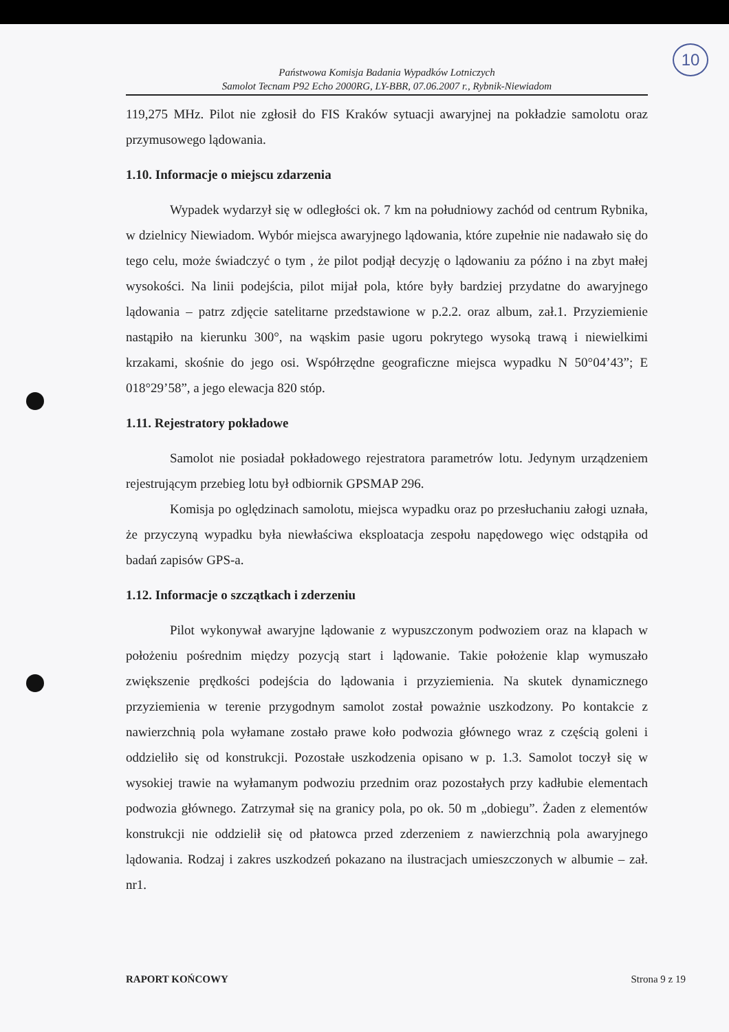10
Państwowa Komisja Badania Wypadków Lotniczych
Samolot Tecnam P92 Echo 2000RG, LY-BBR, 07.06.2007 r., Rybnik-Niewiadom
119,275 MHz. Pilot nie zgłosił do FIS Kraków sytuacji awaryjnej na pokładzie samolotu oraz przymusowego lądowania.
1.10. Informacje o miejscu zdarzenia
Wypadek wydarzył się w odległości ok. 7 km na południowy zachód od centrum Rybnika, w dzielnicy Niewiadom. Wybór miejsca awaryjnego lądowania, które zupełnie nie nadawało się do tego celu, może świadczyć o tym , że pilot podjął decyzję o lądowaniu za późno i na zbyt małej wysokości. Na linii podejścia, pilot mijał pola, które były bardziej przydatne do awaryjnego lądowania – patrz zdjęcie satelitarne przedstawione w p.2.2. oraz album, zał.1. Przyziemienie nastąpiło na kierunku 300°, na wąskim pasie ugoru pokrytego wysoką trawą i niewielkimi krzakami, skośnie do jego osi. Współrzędne geograficzne miejsca wypadku N 50°04’43”; E 018°29’58”, a jego elewacja 820 stóp.
1.11. Rejestratory pokładowe
Samolot nie posiadał pokładowego rejestratora parametrów lotu. Jedynym urządzeniem rejestrującym przebieg lotu był odbiornik GPSMAP 296.
Komisja po oględzinach samolotu, miejsca wypadku oraz po przesłuchaniu załogi uznała, że przyczyną wypadku była niewłaściwa eksploatacja zespołu napędowego więc odstąpiła od badań zapisów GPS-a.
1.12. Informacje o szczątkach i zderzeniu
Pilot wykonywał awaryjne lądowanie z wypuszczonym podwoziem oraz na klapach w położeniu pośrednim między pozycją start i lądowanie. Takie położenie klap wymuszało zwiększenie prędkości podejścia do lądowania i przyziemienia. Na skutek dynamicznego przyziemienia w terenie przygodnym samolot został poważnie uszkodzony. Po kontakcie z nawierzchnią pola wyłamane zostało prawe koło podwozia głównego wraz z częścią goleni i oddzieliło się od konstrukcji. Pozostałe uszkodzenia opisano w p. 1.3. Samolot toczył się w wysokiej trawie na wyłamanym podwoziu przednim oraz pozostałych przy kadłubie elementach podwozia głównego. Zatrzymał się na granicy pola, po ok. 50 m „dobiegu”. Żaden z elementów konstrukcji nie oddzielił się od płatowca przed zderzeniem z nawierzchnią pola awaryjnego lądowania. Rodzaj i zakres uszkodzeń pokazano na ilustracjach umieszczonych w albumie – zał. nr1.
RAPORT KOŃCOWY Strona 9 z 19